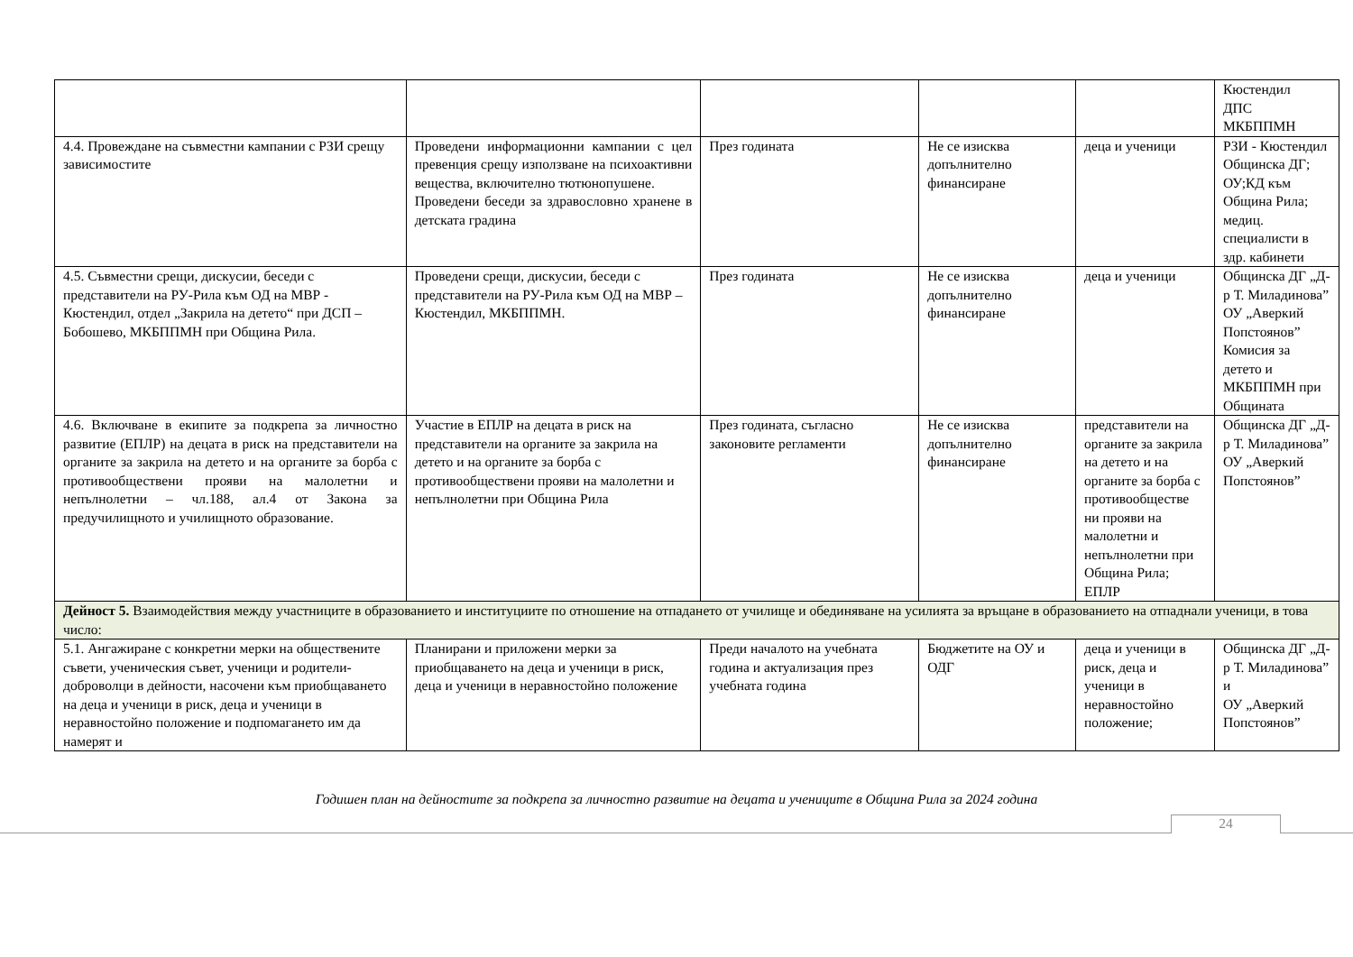| | | | | | Кюстендил ДПС МКБППМН |
| 4.4. Провеждане на съвместни кампании с РЗИ срещу зависимостите | Проведени информационни кампании с цел превенция срещу използване на психоактивни вещества, включително тютюнопушене. Проведени беседи за здравословно хранене в детската градина | През годината | Не се изисква допълнително финансиране | деца и ученици | РЗИ - Кюстендил Общинска ДГ; ОУ;КД към Община Рила; медиц. специалисти в здр. кабинети |
| 4.5. Съвместни срещи, дискусии, беседи с представители на РУ-Рила към ОД на МВР - Кюстендил, отдел „Закрила на детето“ при ДСП – Бобошево, МКБППМН при Община Рила. | Проведени срещи, дискусии, беседи с представители на РУ-Рила към ОД на МВР – Кюстендил, МКБППМН. | През годината | Не се изисква допълнително финансиране | деца и ученици | Общинска ДГ „Д-р Т. Миладинова” ОУ „Аверкий Попстоянов” Комисия за детето и МКБППМН при Общината |
| 4.6. Включване в екипите за подкрепа за личностно развитие (ЕПЛР) на децата в риск на представители на органите за закрила на детето и на органите за борба с противообществени прояви на малолетни и непълнолетни – чл.188, ал.4 от Закона за предучилищното и училищното образование. | Участие в ЕПЛР на децата в риск на представители на органите за закрила на детето и на органите за борба с противообществени прояви на малолетни и непълнолетни при Община Рила | През годината, съгласно законовите регламенти | Не се изисква допълнително финансиране | представители на органите за закрила на детето и на органите за борба с противообществе ни прояви на малолетни и непълнолетни при Община Рила; ЕПЛР | Общинска ДГ „Д-р Т. Миладинова” ОУ „Аверкий Попстоянов” |
| Дейност 5. Взаимодействия между участниците в образованието и институциите по отношение на отпадането от училище и обединяване на усилията за връщане в образованието на отпаднали ученици, в това число: | | | | | |
| 5.1. Ангажиране с конкретни мерки на обществените съвети, ученическия съвет, ученици и родители-доброволци в дейности, насочени към приобщаването на деца и ученици в риск, деца и ученици в неравностойно положение и подпомагането им да намерят и | Планирани и приложени мерки за приобщаването на деца и ученици в риск, деца и ученици в неравностойно положение | Преди началото на учебната година и актуализация през учебната година | Бюджетите на ОУ и ОДГ | деца и ученици в риск, деца и ученици в неравностойно положение; | Общинска ДГ „Д-р Т. Миладинова” и ОУ „Аверкий Попстоянов” |
Годишен план на дейностите за подкрепа за личностно развитие на децата и учениците в Община Рила за 2024 година
24